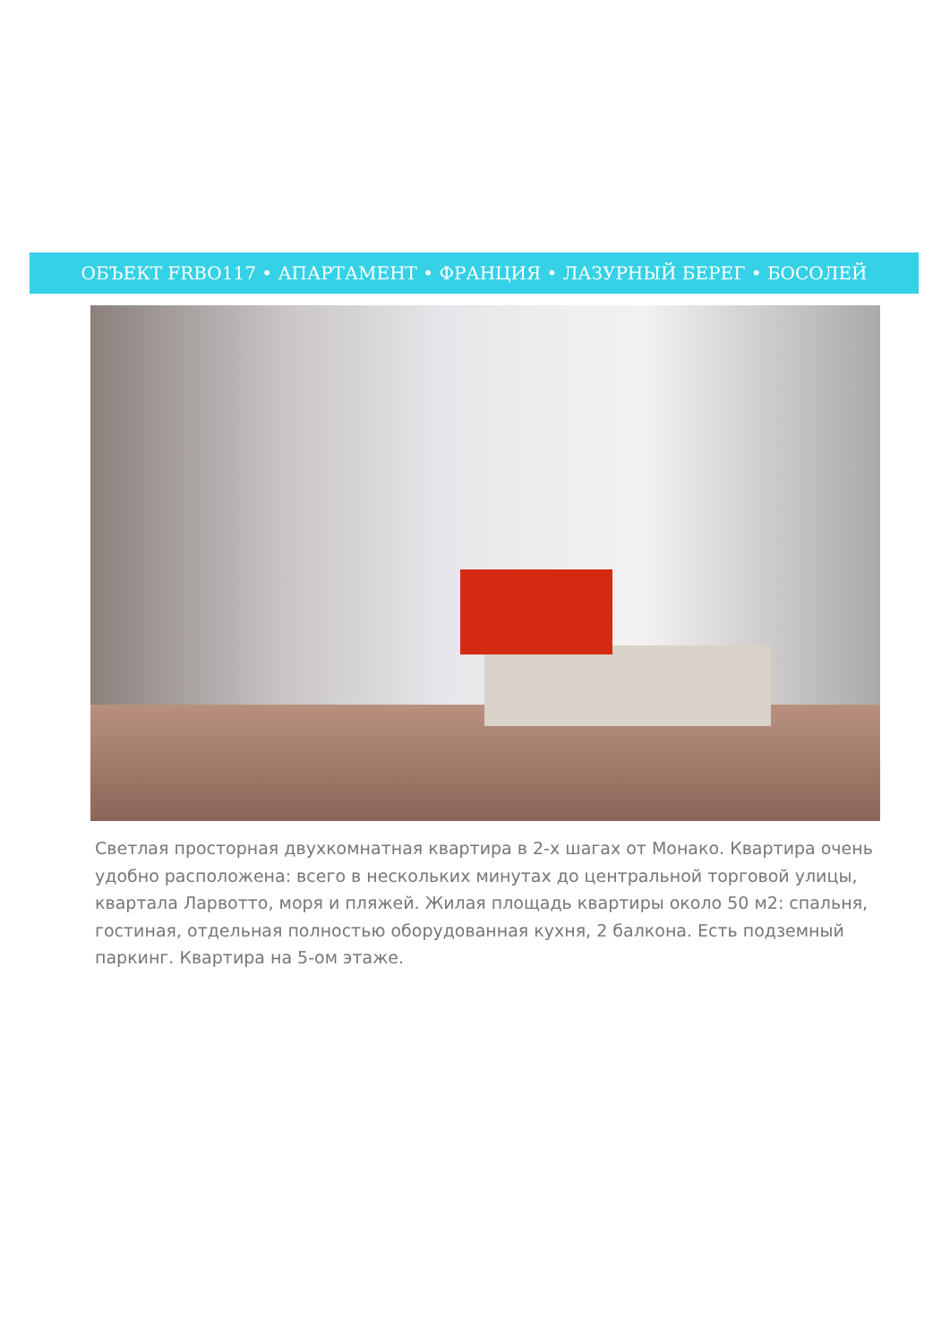ОБЪЕКТ FRBO117 • АПАРТАМЕНТ • ФРАНЦИЯ • ЛАЗУРНЫЙ БЕРЕГ • БОСОЛЕЙ
Светлая просторная двухкомнатная квартира в 2-х шагах от Монако. Квартира очень удобно расположена: всего в нескольких минутах до центральной торговой улицы, квартала Ларвотто, моря и пляжей. Жилая площадь квартиры около 50 м2: спальня, гостиная, отдельная полностью оборудованная кухня, 2 балкона. Есть подземный паркинг. Квартира на 5-ом этаже.